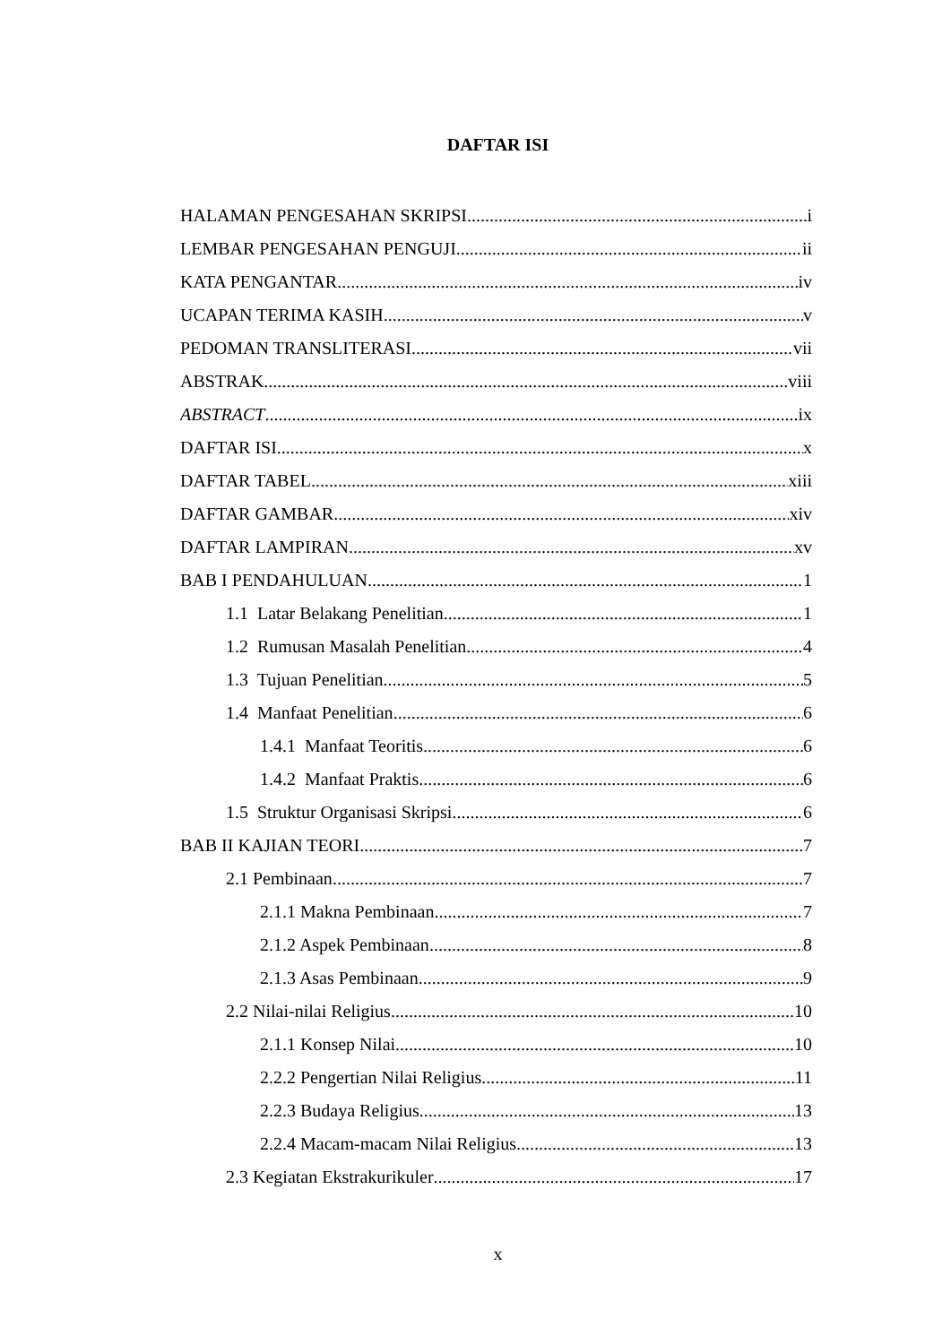DAFTAR ISI
HALAMAN PENGESAHAN SKRIPSI i
LEMBAR PENGESAHAN PENGUJI ii
KATA PENGANTAR iv
UCAPAN TERIMA KASIH v
PEDOMAN TRANSLITERASI vii
ABSTRAK viii
ABSTRACT ix
DAFTAR ISI x
DAFTAR TABEL xiii
DAFTAR GAMBAR xiv
DAFTAR LAMPIRAN xv
BAB I PENDAHULUAN 1
1.1 Latar Belakang Penelitian 1
1.2 Rumusan Masalah Penelitian 4
1.3 Tujuan Penelitian 5
1.4 Manfaat Penelitian 6
1.4.1 Manfaat Teoritis 6
1.4.2 Manfaat Praktis 6
1.5 Struktur Organisasi Skripsi 6
BAB II KAJIAN TEORI 7
2.1 Pembinaan 7
2.1.1 Makna Pembinaan 7
2.1.2 Aspek Pembinaan 8
2.1.3 Asas Pembinaan 9
2.2 Nilai-nilai Religius 10
2.1.1 Konsep Nilai 10
2.2.2 Pengertian Nilai Religius 11
2.2.3 Budaya Religius 13
2.2.4 Macam-macam Nilai Religius 13
2.3 Kegiatan Ekstrakurikuler 17
x